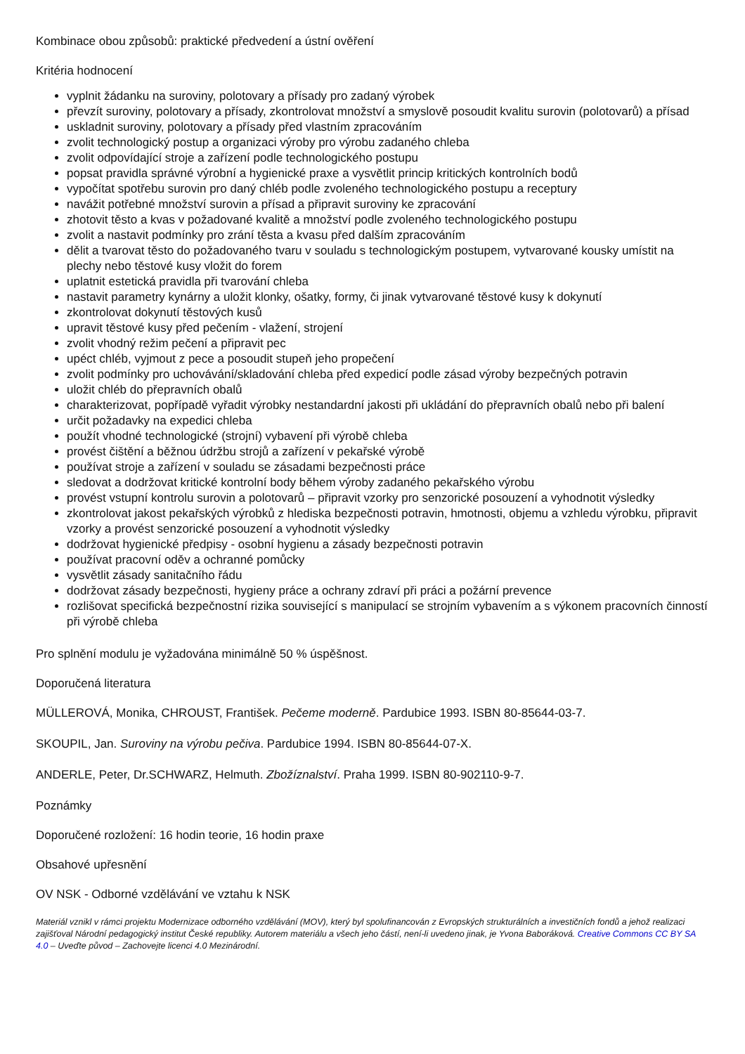Kombinace obou způsobů: praktické předvedení a ústní ověření
Kritéria hodnocení
vyplnit žádanku na suroviny, polotovary a přísady pro zadaný výrobek
převzít suroviny, polotovary a přísady, zkontrolovat množství a smyslově posoudit kvalitu surovin (polotovarů) a přísad
uskladnit suroviny, polotovary a přísady před vlastním zpracováním
zvolit technologický postup a organizaci výroby pro výrobu zadaného chleba
zvolit odpovídající stroje a zařízení podle technologického postupu
popsat pravidla správné výrobní a hygienické praxe a vysvětlit princip kritických kontrolních bodů
vypočítat spotřebu surovin pro daný chléb podle zvoleného technologického postupu a receptury
navážit potřebné množství surovin a přísad a připravit suroviny ke zpracování
zhotovit těsto a kvas v požadované kvalitě a množství podle zvoleného technologického postupu
zvolit a nastavit podmínky pro zrání těsta a kvasu před dalším zpracováním
dělit a tvarovat těsto do požadovaného tvaru v souladu s technologickým postupem, vytvarované kousky umístit na plechy nebo těstové kusy vložit do forem
uplatnit estetická pravidla při tvarování chleba
nastavit parametry kynárny a uložit klonky, ošatky, formy, či jinak vytvarované těstové kusy k dokynutí
zkontrolovat dokynutí těstových kusů
upravit těstové kusy před pečením - vlažení, strojení
zvolit vhodný režim pečení a připravit pec
upéct chléb, vyjmout z pece a posoudit stupeň jeho propečení
zvolit podmínky pro uchovávání/skladování chleba před expedicí podle zásad výroby bezpečných potravin
uložit chléb do přepravních obalů
charakterizovat, popřípadě vyřadit výrobky nestandardní jakosti při ukládání do přepravních obalů nebo při balení
určit požadavky na expedici chleba
použít vhodné technologické (strojní) vybavení při výrobě chleba
provést čištění a běžnou údržbu strojů a zařízení v pekařské výrobě
používat stroje a zařízení v souladu se zásadami bezpečnosti práce
sledovat a dodržovat kritické kontrolní body během výroby zadaného pekařského výrobu
provést vstupní kontrolu surovin a polotovarů – připravit vzorky pro senzorické posouzení a vyhodnotit výsledky
zkontrolovat jakost pekařských výrobků z hlediska bezpečnosti potravin, hmotnosti, objemu a vzhledu výrobku, připravit vzorky a provést senzorické posouzení a vyhodnotit výsledky
dodržovat hygienické předpisy - osobní hygienu a zásady bezpečnosti potravin
používat pracovní oděv a ochranné pomůcky
vysvětlit zásady sanitačního řádu
dodržovat zásady bezpečnosti, hygieny práce a ochrany zdraví při práci a požární prevence
rozlišovat specifická bezpečnostní rizika související s manipulací se strojním vybavením a s výkonem pracovních činností při výrobě chleba
Pro splnění modulu je vyžadována minimálně 50 % úspěšnost.
Doporučená literatura
MÜLLEROVÁ, Monika, CHROUST, František. Pečeme moderně. Pardubice 1993. ISBN 80-85644-03-7.
SKOUPIL, Jan. Suroviny na výrobu pečiva. Pardubice 1994. ISBN 80-85644-07-X.
ANDERLE, Peter, Dr.SCHWARZ, Helmuth. Zbožíznalství. Praha 1999. ISBN 80-902110-9-7.
Poznámky
Doporučené rozložení: 16 hodin teorie, 16 hodin praxe
Obsahové upřesnění
OV NSK - Odborné vzdělávání ve vztahu k NSK
Materiál vznikl v rámci projektu Modernizace odborného vzdělávání (MOV), který byl spolufinancován z Evropských strukturálních a investičních fondů a jehož realizaci zajišťoval Národní pedagogický institut České republiky. Autorem materiálu a všech jeho částí, není-li uvedeno jinak, je Yvona Baboráková. Creative Commons CC BY SA 4.0 – Uveďte původ – Zachovejte licenci 4.0 Mezinárodní.